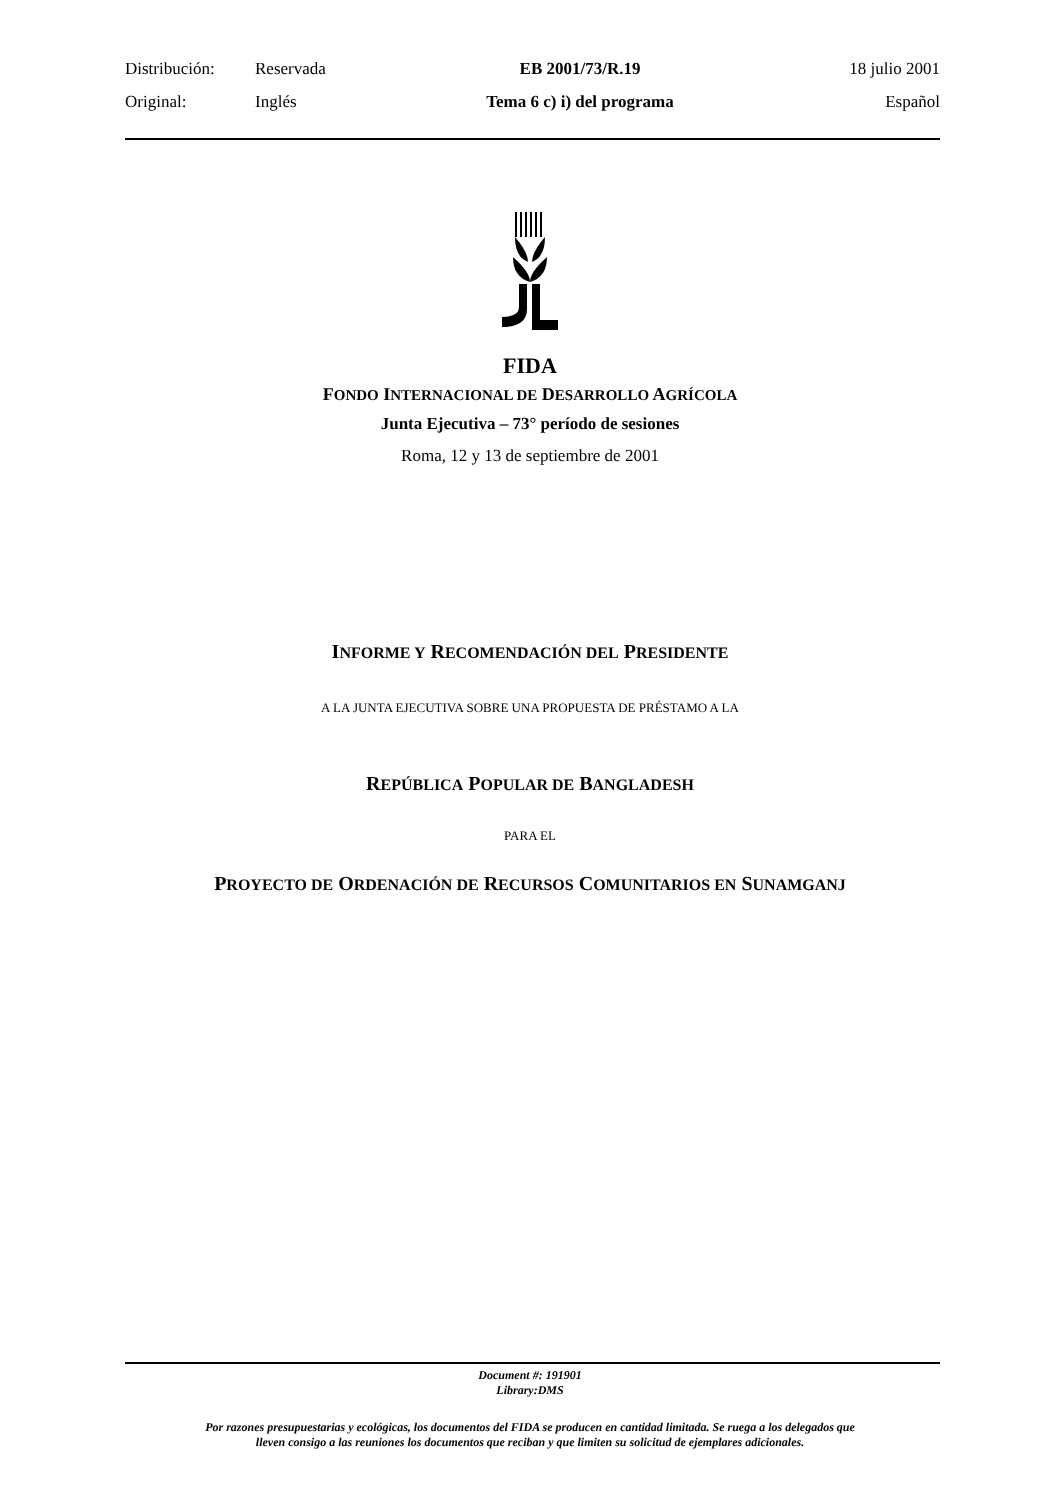Distribución: Reservada EB 2001/73/R.19 18 julio 2001
Original: Inglés Tema 6 c) i) del programa Español
FIDA
FONDO INTERNACIONAL DE DESARROLLO AGRÍCOLA
Junta Ejecutiva – 73° período de sesiones
Roma, 12 y 13 de septiembre de 2001
INFORME Y RECOMENDACIÓN DEL PRESIDENTE
A LA JUNTA EJECUTIVA SOBRE UNA PROPUESTA DE PRÉSTAMO A LA
REPÚBLICA POPULAR DE BANGLADESH
PARA EL
PROYECTO DE ORDENACIÓN DE RECURSOS COMUNITARIOS EN SUNAMGANJ
Document #: 191901
Library:DMS
Por razones presupuestarias y ecológicas, los documentos del FIDA se producen en cantidad limitada. Se ruega a los delegados que
lleven consigo a las reuniones los documentos que reciban y que limiten su solicitud de ejemplares adicionales.